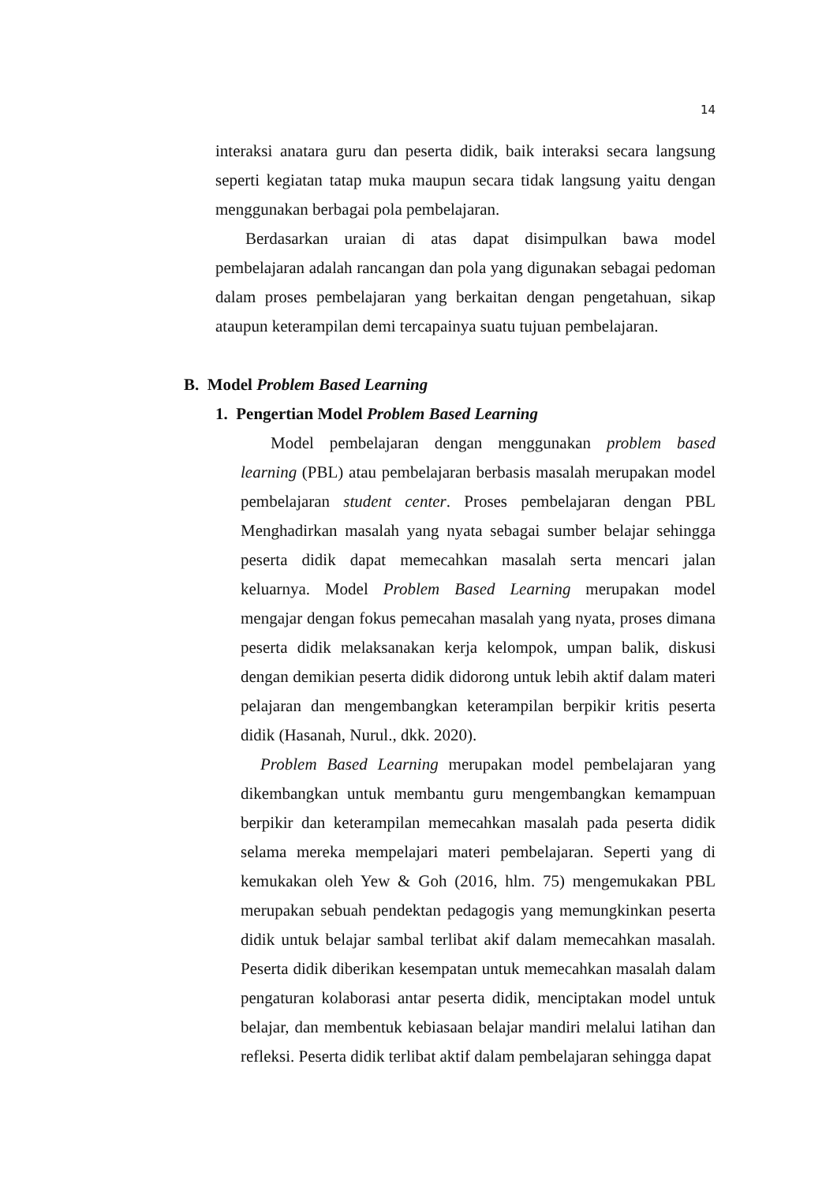14
interaksi anatara guru dan peserta didik, baik interaksi secara langsung seperti kegiatan tatap muka maupun secara tidak langsung yaitu dengan menggunakan berbagai pola pembelajaran.
Berdasarkan uraian di atas dapat disimpulkan bawa model pembelajaran adalah rancangan dan pola yang digunakan sebagai pedoman dalam proses pembelajaran yang berkaitan dengan pengetahuan, sikap ataupun keterampilan demi tercapainya suatu tujuan pembelajaran.
B. Model Problem Based Learning
1. Pengertian Model Problem Based Learning
Model pembelajaran dengan menggunakan problem based learning (PBL) atau pembelajaran berbasis masalah merupakan model pembelajaran student center. Proses pembelajaran dengan PBL Menghadirkan masalah yang nyata sebagai sumber belajar sehingga peserta didik dapat memecahkan masalah serta mencari jalan keluarnya. Model Problem Based Learning merupakan model mengajar dengan fokus pemecahan masalah yang nyata, proses dimana peserta didik melaksanakan kerja kelompok, umpan balik, diskusi dengan demikian peserta didik didorong untuk lebih aktif dalam materi pelajaran dan mengembangkan keterampilan berpikir kritis peserta didik (Hasanah, Nurul., dkk. 2020).
Problem Based Learning merupakan model pembelajaran yang dikembangkan untuk membantu guru mengembangkan kemampuan berpikir dan keterampilan memecahkan masalah pada peserta didik selama mereka mempelajari materi pembelajaran. Seperti yang di kemukakan oleh Yew & Goh (2016, hlm. 75) mengemukakan PBL merupakan sebuah pendektan pedagogis yang memungkinkan peserta didik untuk belajar sambal terlibat akif dalam memecahkan masalah. Peserta didik diberikan kesempatan untuk memecahkan masalah dalam pengaturan kolaborasi antar peserta didik, menciptakan model untuk belajar, dan membentuk kebiasaan belajar mandiri melalui latihan dan refleksi. Peserta didik terlibat aktif dalam pembelajaran sehingga dapat